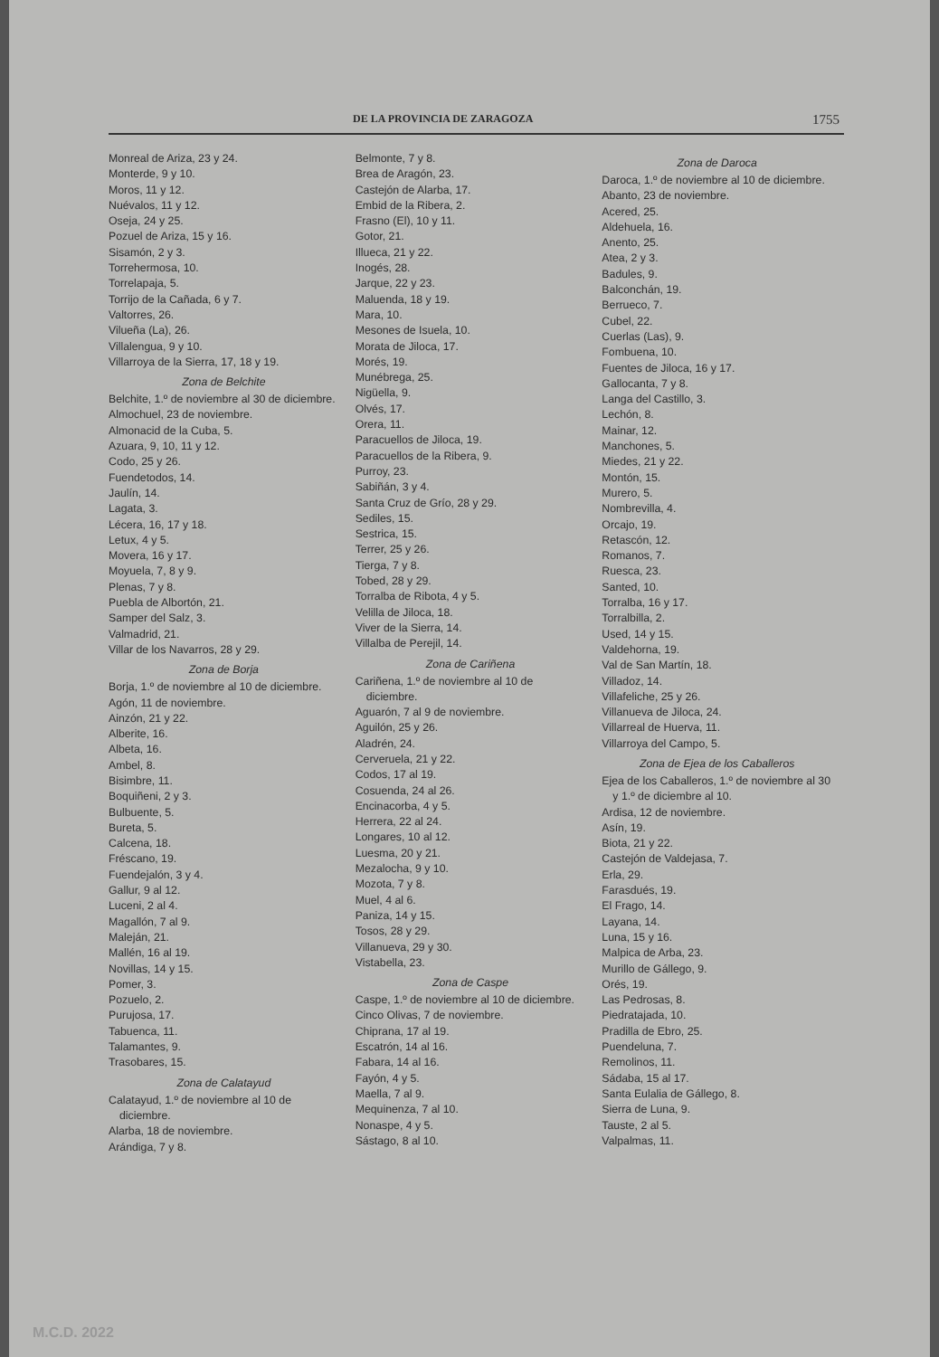DE LA PROVINCIA DE ZARAGOZA 1755
Monreal de Ariza, 23 y 24.
Monterde, 9 y 10.
Moros, 11 y 12.
Nuévalos, 11 y 12.
Oseja, 24 y 25.
Pozuel de Ariza, 15 y 16.
Sisamón, 2 y 3.
Torrehermosa, 10.
Torrelapaja, 5.
Torrijo de la Cañada, 6 y 7.
Valtorres, 26.
Vilueña (La), 26.
Villalengua, 9 y 10.
Villarroya de la Sierra, 17, 18 y 19.
Zona de Belchite
Belchite, 1.º de noviembre al 30 de diciembre.
Almochuel, 23 de noviembre.
Almonacid de la Cuba, 5.
Azuara, 9, 10, 11 y 12.
Codo, 25 y 26.
Fuendetodos, 14.
Jaulín, 14.
Lagata, 3.
Lécera, 16, 17 y 18.
Letux, 4 y 5.
Movera, 16 y 17.
Moyuela, 7, 8 y 9.
Plenas, 7 y 8.
Puebla de Albortón, 21.
Samper del Salz, 3.
Valmadrid, 21.
Villar de los Navarros, 28 y 29.
Zona de Borja
Borja, 1.º de noviembre al 10 de diciembre.
Agón, 11 de noviembre.
Ainzón, 21 y 22.
Alberite, 16.
Albeta, 16.
Ambel, 8.
Bisimbre, 11.
Boquiñeni, 2 y 3.
Bulbuente, 5.
Bureta, 5.
Calcena, 18.
Fréscano, 19.
Fuendejalón, 3 y 4.
Gallur, 9 al 12.
Luceni, 2 al 4.
Magallón, 7 al 9.
Maleján, 21.
Mallén, 16 al 19.
Novillas, 14 y 15.
Pomer, 3.
Pozuelo, 2.
Purujosa, 17.
Tabuenca, 11.
Talamantes, 9.
Trasobares, 15.
Zona de Calatayud
Calatayud, 1.º de noviembre al 10 de diciembre.
Alarba, 18 de noviembre.
Arándiga, 7 y 8.
Belmonte, 7 y 8.
Brea de Aragón, 23.
Castejón de Alarba, 17.
Embid de la Ribera, 2.
Frasno (El), 10 y 11.
Gotor, 21.
Illueca, 21 y 22.
Inogés, 28.
Jarque, 22 y 23.
Maluenda, 18 y 19.
Mara, 10.
Mesones de Isuela, 10.
Morata de Jiloca, 17.
Morés, 19.
Munébrega, 25.
Nigüella, 9.
Olvés, 17.
Orera, 11.
Paracuellos de Jiloca, 19.
Paracuellos de la Ribera, 9.
Purroy, 23.
Sabiñán, 3 y 4.
Santa Cruz de Grío, 28 y 29.
Sediles, 15.
Sestrica, 15.
Terrer, 25 y 26.
Tierga, 7 y 8.
Tobed, 28 y 29.
Torralba de Ribota, 4 y 5.
Velilla de Jiloca, 18.
Viver de la Sierra, 14.
Villalba de Perejil, 14.
Zona de Cariñena
Cariñena, 1.º de noviembre al 10 de diciembre.
Aguarón, 7 al 9 de noviembre.
Aguilón, 25 y 26.
Aladrén, 24.
Cerveruela, 21 y 22.
Codos, 17 al 19.
Cosuenda, 24 al 26.
Encinacorba, 4 y 5.
Herrera, 22 al 24.
Longares, 10 al 12.
Luesma, 20 y 21.
Mezalocha, 9 y 10.
Mozota, 7 y 8.
Muel, 4 al 6.
Paniza, 14 y 15.
Tosos, 28 y 29.
Villanueva, 29 y 30.
Vistabella, 23.
Zona de Caspe
Caspe, 1.º de noviembre al 10 de diciembre.
Cinco Olivas, 7 de noviembre.
Chiprana, 17 al 19.
Escatrón, 14 al 16.
Fabara, 14 al 16.
Fayón, 4 y 5.
Maella, 7 al 9.
Mequinenza, 7 al 10.
Nonaspe, 4 y 5.
Sástago, 8 al 10.
Zona de Daroca
Daroca, 1.º de noviembre al 10 de diciembre.
Abanto, 23 de noviembre.
Acered, 25.
Aldehuela, 16.
Anento, 25.
Atea, 2 y 3.
Badules, 9.
Balconchán, 19.
Berrueco, 7.
Cubel, 22.
Cuerlas (Las), 9.
Fombuena, 10.
Fuentes de Jiloca, 16 y 17.
Gallocanta, 7 y 8.
Langa del Castillo, 3.
Lechón, 8.
Mainar, 12.
Manchones, 5.
Miedes, 21 y 22.
Montón, 15.
Murero, 5.
Nombrevilla, 4.
Orcajo, 19.
Retascón, 12.
Romanos, 7.
Ruesca, 23.
Santed, 10.
Torralba, 16 y 17.
Torralbilla, 2.
Used, 14 y 15.
Valdehorna, 19.
Val de San Martín, 18.
Villadoz, 14.
Villafeliche, 25 y 26.
Villanueva de Jiloca, 24.
Villarreal de Huerva, 11.
Villarroya del Campo, 5.
Zona de Ejea de los Caballeros
Ejea de los Caballeros, 1.º de noviembre al 30 y 1.º de diciembre al 10.
Ardisa, 12 de noviembre.
Asín, 19.
Biota, 21 y 22.
Castejón de Valdejasa, 7.
Erla, 29.
Farasdués, 19.
El Frago, 14.
Layana, 14.
Luna, 15 y 16.
Malpica de Arba, 23.
Murillo de Gállego, 9.
Orés, 19.
Las Pedrosas, 8.
Piedratajada, 10.
Pradilla de Ebro, 25.
Puendeluna, 7.
Remolinos, 11.
Sádaba, 15 al 17.
Santa Eulalia de Gállego, 8.
Sierra de Luna, 9.
Tauste, 2 al 5.
Valpalmas, 11.
M.C.D. 2022